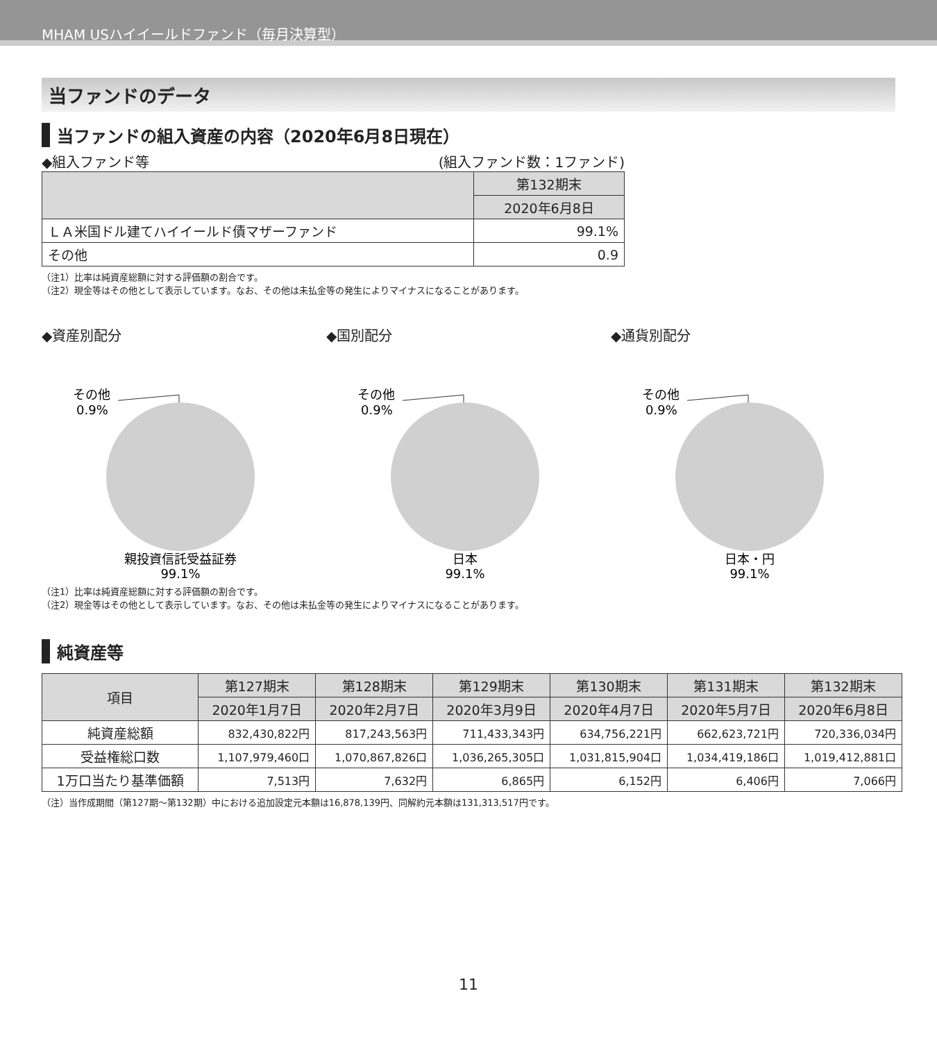MHAM USハイイールドファンド（毎月決算型）
当ファンドのデータ
当ファンドの組入資産の内容（2020年6月8日現在）
◆組入ファンド等 (組入ファンド数：1ファンド)
| | 第132期末 |
| --- | --- |
| | 2020年6月8日 |
| ＬＡ米国ドル建てハイイールド債マザーファンド | 99.1% |
| その他 | 0.9 |
（注1）比率は純資産総額に対する評価額の割合です。
（注2）現金等はその他として表示しています。なお、その他は未払金等の発生によりマイナスになることがあります。
◆資産別配分
その他
0.9%
親投資信託受益証券
99.1%
◆国別配分
その他
0.9%
日本
99.1%
◆通貨別配分
その他
0.9%
日本・円
99.1%
（注1）比率は純資産総額に対する評価額の割合です。
（注2）現金等はその他として表示しています。なお、その他は未払金等の発生によりマイナスになることがあります。
純資産等
| 項目 | 第127期末 | 第128期末 | 第129期末 | 第130期末 | 第131期末 | 第132期末 |
| --- | --- | --- | --- | --- | --- | --- |
| | 2020年1月7日 | 2020年2月7日 | 2020年3月9日 | 2020年4月7日 | 2020年5月7日 | 2020年6月8日 |
| 純資産総額 | 832,430,822円 | 817,243,563円 | 711,433,343円 | 634,756,221円 | 662,623,721円 | 720,336,034円 |
| 受益権総口数 | 1,107,979,460口 | 1,070,867,826口 | 1,036,265,305口 | 1,031,815,904口 | 1,034,419,186口 | 1,019,412,881口 |
| 1万口当たり基準価額 | 7,513円 | 7,632円 | 6,865円 | 6,152円 | 6,406円 | 7,066円 |
（注）当作成期間（第127期〜第132期）中における追加設定元本額は16,878,139円、同解約元本額は131,313,517円です。
11